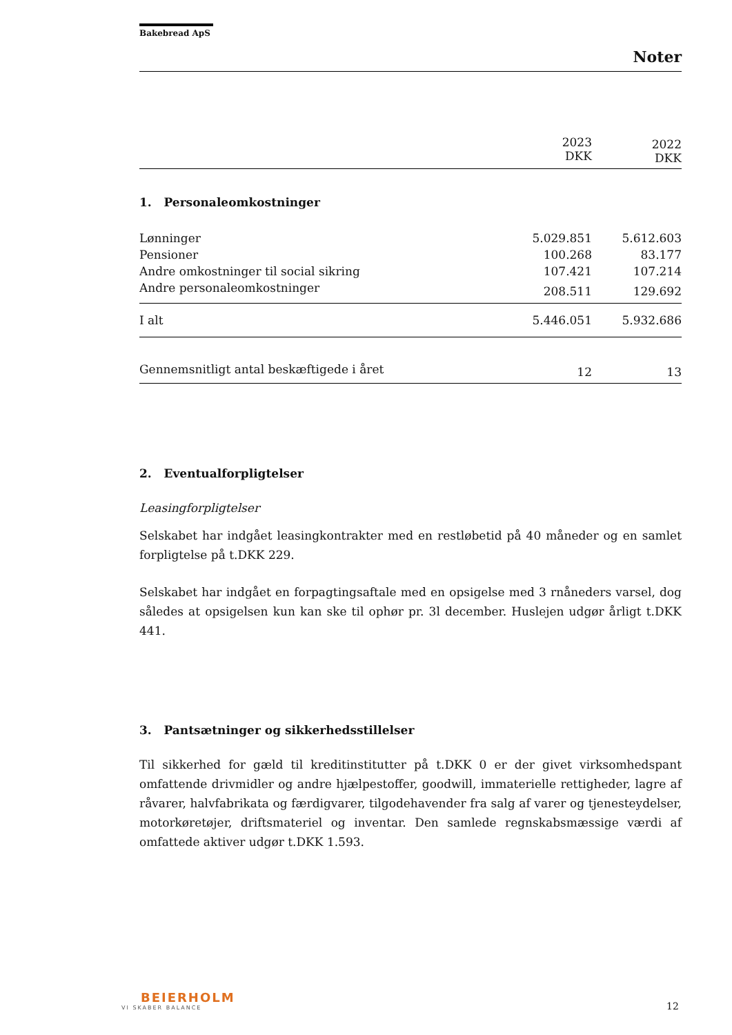Bakebread ApS
Noter
| | 2023 DKK | 2022 DKK |
| --- | --- | --- |
1. Personaleomkostninger
| Lønninger | 5.029.851 | 5.612.603 |
| Pensioner | 100.268 | 83.177 |
| Andre omkostninger til social sikring | 107.421 | 107.214 |
| Andre personaleomkostninger | 208.511 | 129.692 |
| I alt | 5.446.051 | 5.932.686 |
| Gennemsnitligt antal beskæftigede i året | 12 | 13 |
2. Eventualforpligtelser
Leasingforpligtelser
Selskabet har indgået leasingkontrakter med en restløbetid på 40 måneder og en samlet forpligtelse på t.DKK 229.
Selskabet har indgået en forpagtingsaftale med en opsigelse med 3 rnåneders varsel, dog således at opsigelsen kun kan ske til ophør pr. 3l december. Huslejen udgør årligt t.DKK 441.
3. Pantsætninger og sikkerhedsstillelser
Til sikkerhed for gæld til kreditinstitutter på t.DKK 0 er der givet virksomhedspant omfattende drivmidler og andre hjælpestoffer, goodwill, immaterielle rettigheder, lagre af råvarer, halvfabrikata og færdigvarer, tilgodehavender fra salg af varer og tjenesteydelser, motorkøretøjer, driftsmateriel og inventar. Den samlede regnskabsmæssige værdi af omfattede aktiver udgør t.DKK 1.593.
BEIERHOLM
VI SKABER BALANCE
12